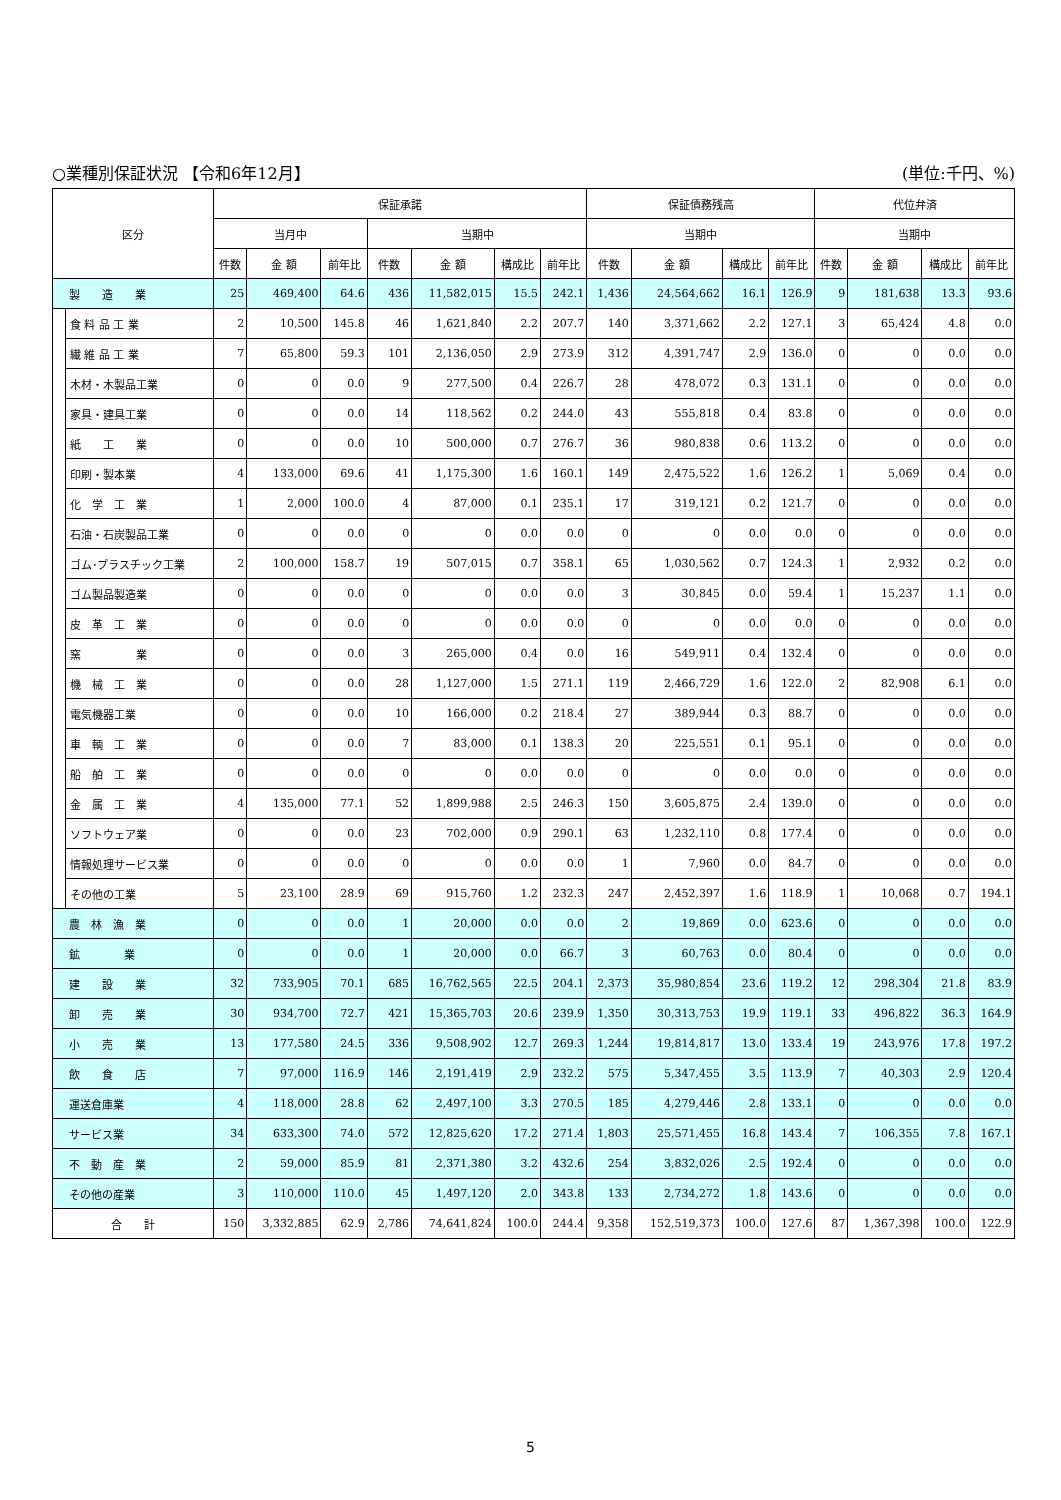○業種別保証状況 【令和6年12月】 (単位:千円、%)
| 区分 | | 保証承諾 | | | | | | | 保証債務残高 | | | | 代位弁済 | | | |
| --- | --- | --- | --- | --- | --- | --- | --- | --- | --- | --- | --- | --- | --- | --- | --- | --- |
| | | 当月中 | | | 当期中 | | | | 当期中 | | | | 当期中 | | | |
| | | 件数 | 金 額 | 前年比 | 件数 | 金 額 | 構成比 | 前年比 | 件数 | 金 額 | 構成比 | 前年比 | 件数 | 金 額 | 構成比 | 前年比 |
| 製 造 業 | | 25 | 469,400 | 64.6 | 436 | 11,582,015 | 15.5 | 242.1 | 1,436 | 24,564,662 | 16.1 | 126.9 | 9 | 181,638 | 13.3 | 93.6 |
| | 食 料 品 工 業 | 2 | 10,500 | 145.8 | 46 | 1,621,840 | 2.2 | 207.7 | 140 | 3,371,662 | 2.2 | 127.1 | 3 | 65,424 | 4.8 | 0.0 |
| | 繊 維 品 工 業 | 7 | 65,800 | 59.3 | 101 | 2,136,050 | 2.9 | 273.9 | 312 | 4,391,747 | 2.9 | 136.0 | 0 | 0 | 0.0 | 0.0 |
| | 木材・木製品工業 | 0 | 0 | 0.0 | 9 | 277,500 | 0.4 | 226.7 | 28 | 478,072 | 0.3 | 131.1 | 0 | 0 | 0.0 | 0.0 |
| | 家具・建具工業 | 0 | 0 | 0.0 | 14 | 118,562 | 0.2 | 244.0 | 43 | 555,818 | 0.4 | 83.8 | 0 | 0 | 0.0 | 0.0 |
| | 紙 工 業 | 0 | 0 | 0.0 | 10 | 500,000 | 0.7 | 276.7 | 36 | 980,838 | 0.6 | 113.2 | 0 | 0 | 0.0 | 0.0 |
| | 印刷・製本業 | 4 | 133,000 | 69.6 | 41 | 1,175,300 | 1.6 | 160.1 | 149 | 2,475,522 | 1.6 | 126.2 | 1 | 5,069 | 0.4 | 0.0 |
| | 化 学 工 業 | 1 | 2,000 | 100.0 | 4 | 87,000 | 0.1 | 235.1 | 17 | 319,121 | 0.2 | 121.7 | 0 | 0 | 0.0 | 0.0 |
| | 石油・石炭製品工業 | 0 | 0 | 0.0 | 0 | 0 | 0.0 | 0.0 | 0 | 0 | 0.0 | 0.0 | 0 | 0 | 0.0 | 0.0 |
| | ゴム･プラスチック工業 | 2 | 100,000 | 158.7 | 19 | 507,015 | 0.7 | 358.1 | 65 | 1,030,562 | 0.7 | 124.3 | 1 | 2,932 | 0.2 | 0.0 |
| | ゴム製品製造業 | 0 | 0 | 0.0 | 0 | 0 | 0.0 | 0.0 | 3 | 30,845 | 0.0 | 59.4 | 1 | 15,237 | 1.1 | 0.0 |
| | 皮 革 工 業 | 0 | 0 | 0.0 | 0 | 0 | 0.0 | 0.0 | 0 | 0 | 0.0 | 0.0 | 0 | 0 | 0.0 | 0.0 |
| | 窯 業 | 0 | 0 | 0.0 | 3 | 265,000 | 0.4 | 0.0 | 16 | 549,911 | 0.4 | 132.4 | 0 | 0 | 0.0 | 0.0 |
| | 機 械 工 業 | 0 | 0 | 0.0 | 28 | 1,127,000 | 1.5 | 271.1 | 119 | 2,466,729 | 1.6 | 122.0 | 2 | 82,908 | 6.1 | 0.0 |
| | 電気機器工業 | 0 | 0 | 0.0 | 10 | 166,000 | 0.2 | 218.4 | 27 | 389,944 | 0.3 | 88.7 | 0 | 0 | 0.0 | 0.0 |
| | 車 輌 工 業 | 0 | 0 | 0.0 | 7 | 83,000 | 0.1 | 138.3 | 20 | 225,551 | 0.1 | 95.1 | 0 | 0 | 0.0 | 0.0 |
| | 船 舶 工 業 | 0 | 0 | 0.0 | 0 | 0 | 0.0 | 0.0 | 0 | 0 | 0.0 | 0.0 | 0 | 0 | 0.0 | 0.0 |
| | 金 属 工 業 | 4 | 135,000 | 77.1 | 52 | 1,899,988 | 2.5 | 246.3 | 150 | 3,605,875 | 2.4 | 139.0 | 0 | 0 | 0.0 | 0.0 |
| | ソフトウェア業 | 0 | 0 | 0.0 | 23 | 702,000 | 0.9 | 290.1 | 63 | 1,232,110 | 0.8 | 177.4 | 0 | 0 | 0.0 | 0.0 |
| | 情報処理サービス業 | 0 | 0 | 0.0 | 0 | 0 | 0.0 | 0.0 | 1 | 7,960 | 0.0 | 84.7 | 0 | 0 | 0.0 | 0.0 |
| | その他の工業 | 5 | 23,100 | 28.9 | 69 | 915,760 | 1.2 | 232.3 | 247 | 2,452,397 | 1.6 | 118.9 | 1 | 10,068 | 0.7 | 194.1 |
| 農 林 漁 業 | | 0 | 0 | 0.0 | 1 | 20,000 | 0.0 | 0.0 | 2 | 19,869 | 0.0 | 623.6 | 0 | 0 | 0.0 | 0.0 |
| 鉱 業 | | 0 | 0 | 0.0 | 1 | 20,000 | 0.0 | 66.7 | 3 | 60,763 | 0.0 | 80.4 | 0 | 0 | 0.0 | 0.0 |
| 建 設 業 | | 32 | 733,905 | 70.1 | 685 | 16,762,565 | 22.5 | 204.1 | 2,373 | 35,980,854 | 23.6 | 119.2 | 12 | 298,304 | 21.8 | 83.9 |
| 卸 売 業 | | 30 | 934,700 | 72.7 | 421 | 15,365,703 | 20.6 | 239.9 | 1,350 | 30,313,753 | 19.9 | 119.1 | 33 | 496,822 | 36.3 | 164.9 |
| 小 売 業 | | 13 | 177,580 | 24.5 | 336 | 9,508,902 | 12.7 | 269.3 | 1,244 | 19,814,817 | 13.0 | 133.4 | 19 | 243,976 | 17.8 | 197.2 |
| 飲 食 店 | | 7 | 97,000 | 116.9 | 146 | 2,191,419 | 2.9 | 232.2 | 575 | 5,347,455 | 3.5 | 113.9 | 7 | 40,303 | 2.9 | 120.4 |
| 運送倉庫業 | | 4 | 118,000 | 28.8 | 62 | 2,497,100 | 3.3 | 270.5 | 185 | 4,279,446 | 2.8 | 133.1 | 0 | 0 | 0.0 | 0.0 |
| サービス業 | | 34 | 633,300 | 74.0 | 572 | 12,825,620 | 17.2 | 271.4 | 1,803 | 25,571,455 | 16.8 | 143.4 | 7 | 106,355 | 7.8 | 167.1 |
| 不 動 産 業 | | 2 | 59,000 | 85.9 | 81 | 2,371,380 | 3.2 | 432.6 | 254 | 3,832,026 | 2.5 | 192.4 | 0 | 0 | 0.0 | 0.0 |
| その他の産業 | | 3 | 110,000 | 110.0 | 45 | 1,497,120 | 2.0 | 343.8 | 133 | 2,734,272 | 1.8 | 143.6 | 0 | 0 | 0.0 | 0.0 |
| 合 計 | | 150 | 3,332,885 | 62.9 | 2,786 | 74,641,824 | 100.0 | 244.4 | 9,358 | 152,519,373 | 100.0 | 127.6 | 87 | 1,367,398 | 100.0 | 122.9 |
5